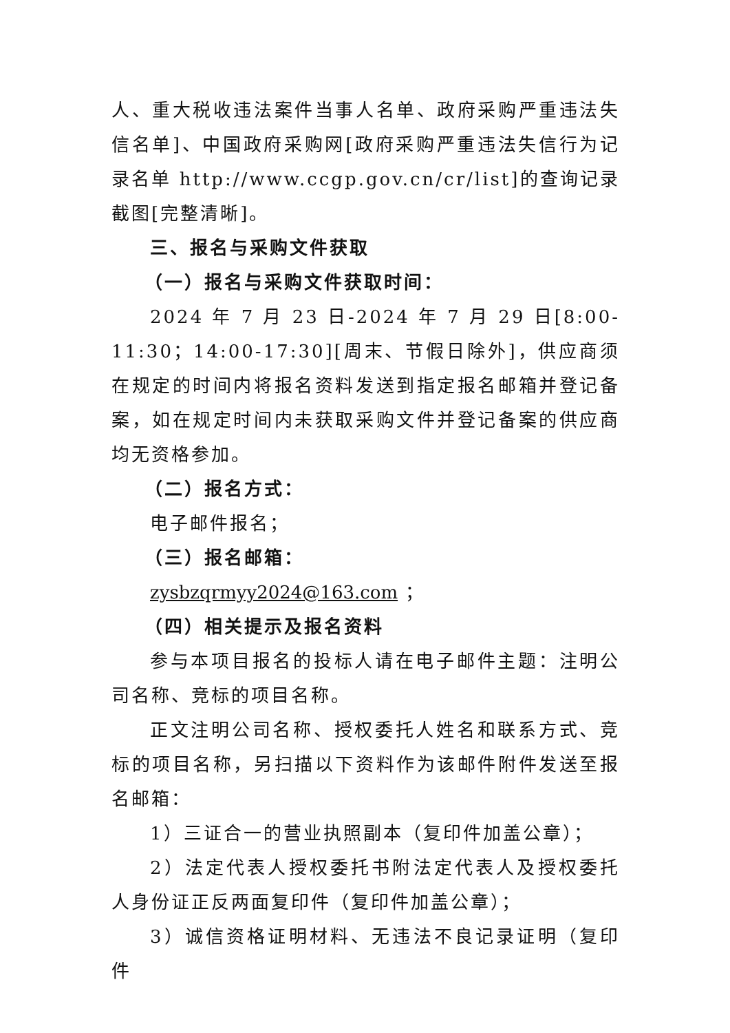人、重大税收违法案件当事人名单、政府采购严重违法失信名单]、中国政府采购网[政府采购严重违法失信行为记录名单 http://www.ccgp.gov.cn/cr/list]的查询记录截图[完整清晰]。
三、报名与采购文件获取
（一）报名与采购文件获取时间：
2024 年 7 月 23 日-2024 年 7 月 29 日[8:00-11:30；14:00-17:30][周末、节假日除外]，供应商须在规定的时间内将报名资料发送到指定报名邮箱并登记备案，如在规定时间内未获取采购文件并登记备案的供应商均无资格参加。
（二）报名方式：
电子邮件报名；
（三）报名邮箱：
zysbzqrmyy2024@163.com ；
（四）相关提示及报名资料
参与本项目报名的投标人请在电子邮件主题：注明公司名称、竞标的项目名称。
正文注明公司名称、授权委托人姓名和联系方式、竞标的项目名称，另扫描以下资料作为该邮件附件发送至报名邮箱：
1）三证合一的营业执照副本（复印件加盖公章）；
2）法定代表人授权委托书附法定代表人及授权委托人身份证正反两面复印件（复印件加盖公章）；
3）诚信资格证明材料、无违法不良记录证明（复印件